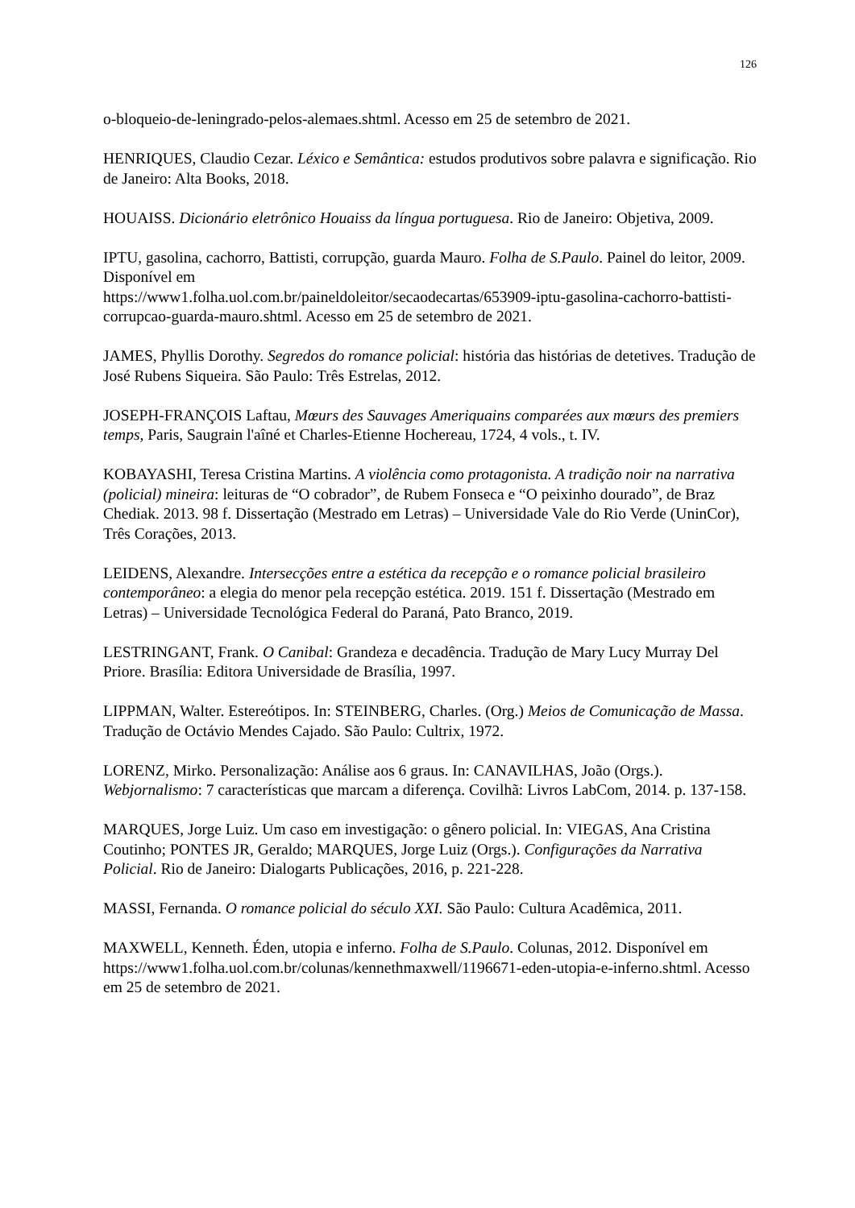126
o-bloqueio-de-leningrado-pelos-alemaes.shtml. Acesso em 25 de setembro de 2021.
HENRIQUES, Claudio Cezar. Léxico e Semântica: estudos produtivos sobre palavra e significação. Rio de Janeiro: Alta Books, 2018.
HOUAISS. Dicionário eletrônico Houaiss da língua portuguesa. Rio de Janeiro: Objetiva, 2009.
IPTU, gasolina, cachorro, Battisti, corrupção, guarda Mauro. Folha de S.Paulo. Painel do leitor, 2009. Disponível em
https://www1.folha.uol.com.br/paineldoleitor/secaodecartas/653909-iptu-gasolina-cachorro-battisti-corrupcao-guarda-mauro.shtml. Acesso em 25 de setembro de 2021.
JAMES, Phyllis Dorothy. Segredos do romance policial: história das histórias de detetives. Tradução de José Rubens Siqueira. São Paulo: Três Estrelas, 2012.
JOSEPH-FRANÇOIS Laftau, Mœurs des Sauvages Ameriquains comparées aux mœurs des premiers temps, Paris, Saugrain l'aîné et Charles-Etienne Hochereau, 1724, 4 vols., t. IV.
KOBAYASHI, Teresa Cristina Martins. A violência como protagonista. A tradição noir na narrativa (policial) mineira: leituras de “O cobrador”, de Rubem Fonseca e “O peixinho dourado”, de Braz Chediak. 2013. 98 f. Dissertação (Mestrado em Letras) – Universidade Vale do Rio Verde (UninCor), Três Corações, 2013.
LEIDENS, Alexandre. Intersecções entre a estética da recepção e o romance policial brasileiro contemporâneo: a elegia do menor pela recepção estética. 2019. 151 f. Dissertação (Mestrado em Letras) – Universidade Tecnológica Federal do Paraná, Pato Branco, 2019.
LESTRINGANT, Frank. O Canibal: Grandeza e decadência. Tradução de Mary Lucy Murray Del Priore. Brasília: Editora Universidade de Brasília, 1997.
LIPPMAN, Walter. Estereótipos. In: STEINBERG, Charles. (Org.) Meios de Comunicação de Massa. Tradução de Octávio Mendes Cajado. São Paulo: Cultrix, 1972.
LORENZ, Mirko. Personalização: Análise aos 6 graus. In: CANAVILHAS, João (Orgs.). Webjornalismo: 7 características que marcam a diferença. Covilhã: Livros LabCom, 2014. p. 137-158.
MARQUES, Jorge Luiz. Um caso em investigação: o gênero policial. In: VIEGAS, Ana Cristina Coutinho; PONTES JR, Geraldo; MARQUES, Jorge Luiz (Orgs.). Configurações da Narrativa Policial. Rio de Janeiro: Dialogarts Publicações, 2016, p. 221-228.
MASSI, Fernanda. O romance policial do século XXI. São Paulo: Cultura Acadêmica, 2011.
MAXWELL, Kenneth. Éden, utopia e inferno. Folha de S.Paulo. Colunas, 2012. Disponível em https://www1.folha.uol.com.br/colunas/kennethmaxwell/1196671-eden-utopia-e-inferno.shtml. Acesso em 25 de setembro de 2021.